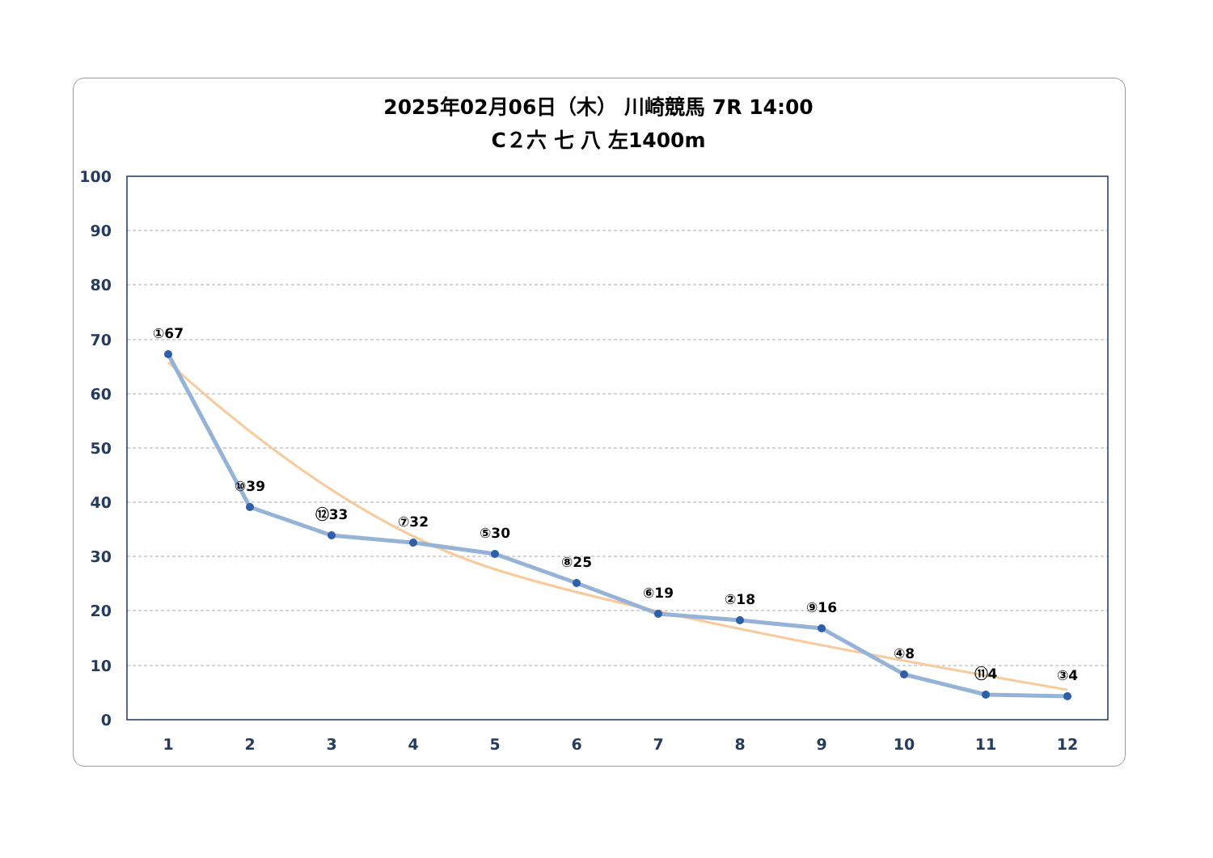2025年02月06日（木） 川崎競馬 7R 14:00
C２六 七 八 左1400m
100
90
80
70
60
50
40
30
20
10
0
1
2
3
4
5
6
7
8
9
10
11
12
①67
⑩39
⑫33
⑦32
⑤30
⑧25
⑥19
②18
⑨16
④8
⑪4
③4